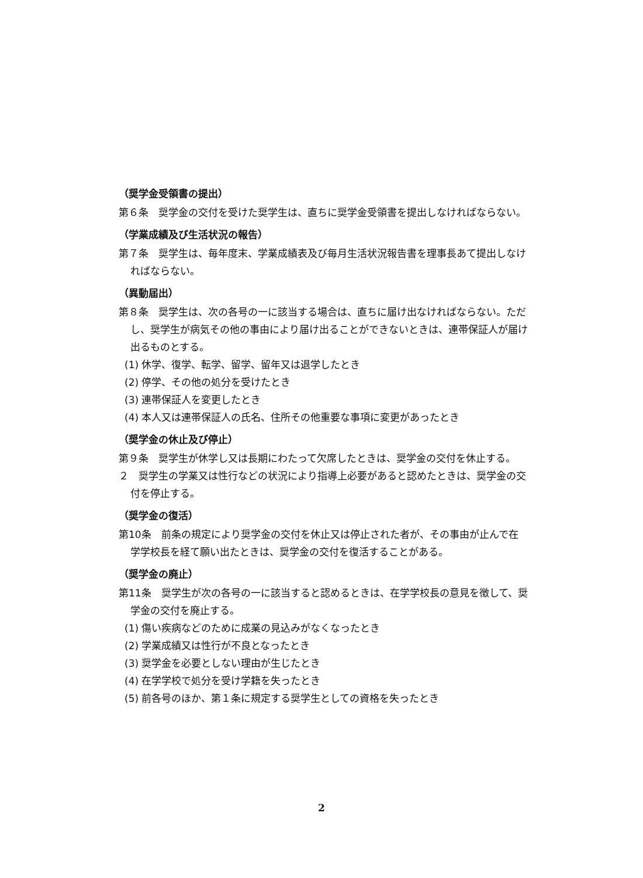（奨学金受領書の提出）
第６条　奨学金の交付を受けた奨学生は、直ちに奨学金受領書を提出しなければならない。
（学業成績及び生活状況の報告）
第７条　奨学生は、毎年度末、学業成績表及び毎月生活状況報告書を理事長あて提出しなければならない。
（異動届出）
第８条　奨学生は、次の各号の一に該当する場合は、直ちに届け出なければならない。ただし、奨学生が病気その他の事由により届け出ることができないときは、連帯保証人が届け出るものとする。
(1) 休学、復学、転学、留学、留年又は退学したとき
(2) 停学、その他の処分を受けたとき
(3) 連帯保証人を変更したとき
(4) 本人又は連帯保証人の氏名、住所その他重要な事項に変更があったとき
（奨学金の休止及び停止）
第９条　奨学生が休学し又は長期にわたって欠席したときは、奨学金の交付を休止する。
２　奨学生の学業又は性行などの状況により指導上必要があると認めたときは、奨学金の交付を停止する。
（奨学金の復活）
第10条　前条の規定により奨学金の交付を休止又は停止された者が、その事由が止んで在学学校長を経て願い出たときは、奨学金の交付を復活することがある。
（奨学金の廃止）
第11条　奨学生が次の各号の一に該当すると認めるときは、在学学校長の意見を徴して、奨学金の交付を廃止する。
(1) 傷い疾病などのために成業の見込みがなくなったとき
(2) 学業成績又は性行が不良となったとき
(3) 奨学金を必要としない理由が生じたとき
(4) 在学学校で処分を受け学籍を失ったとき
(5) 前各号のほか、第１条に規定する奨学生としての資格を失ったとき
2